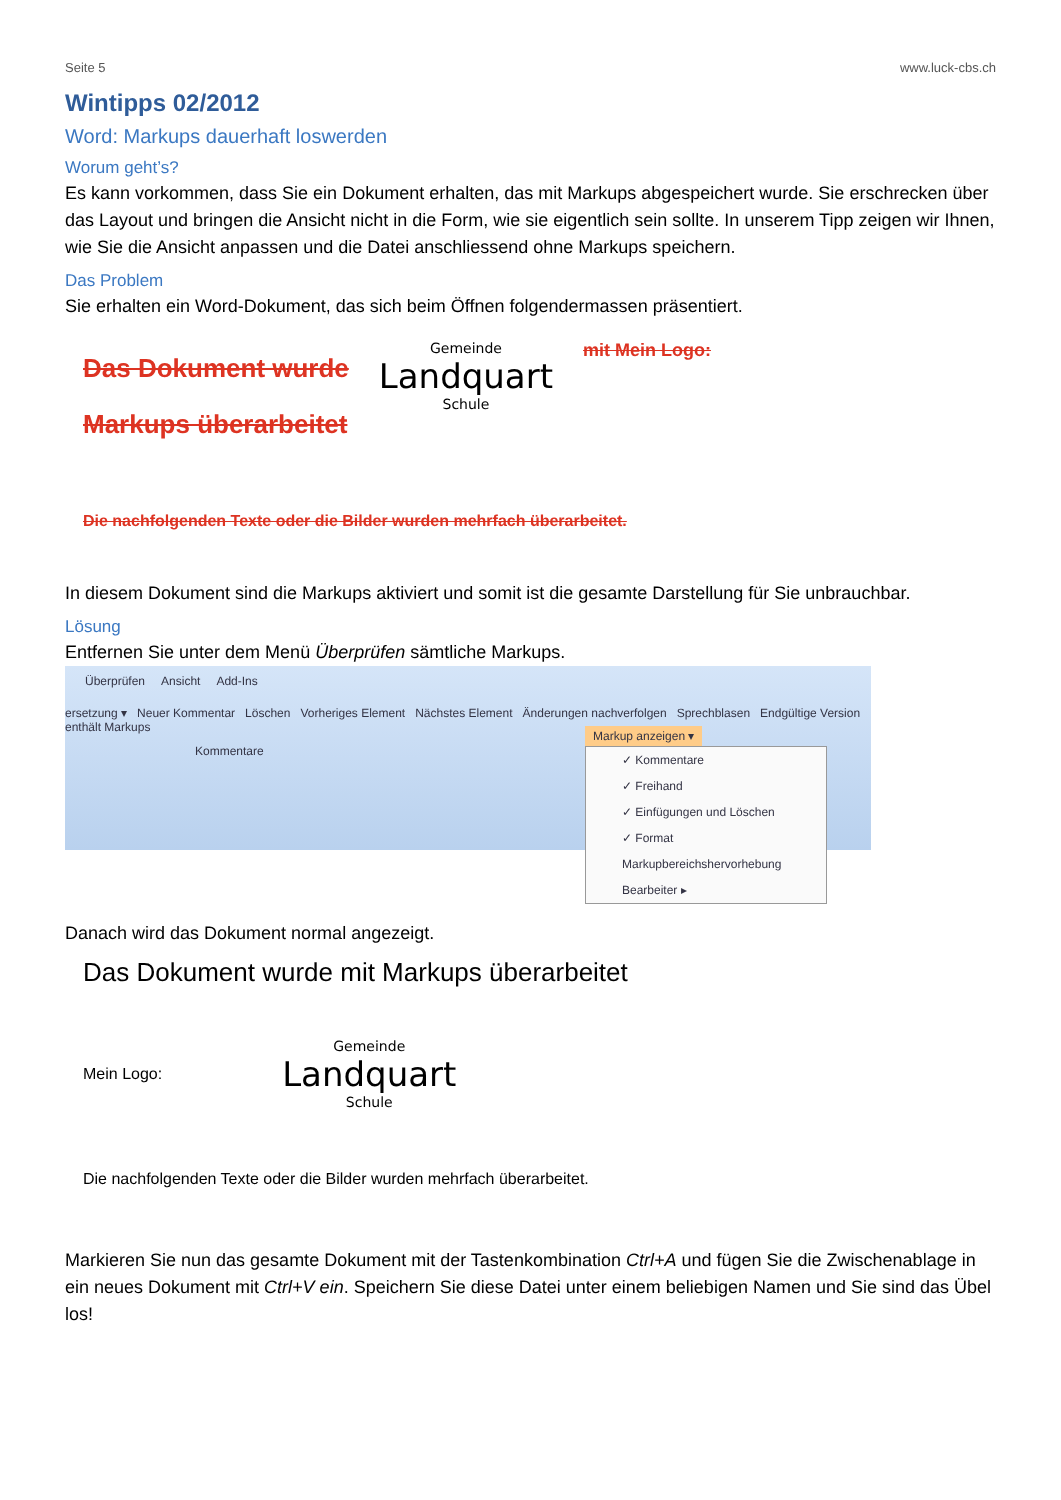Seite 5 www.luck-cbs.ch
Wintipps 02/2012
Word: Markups dauerhaft loswerden
Worum geht’s?
Es kann vorkommen, dass Sie ein Dokument erhalten, das mit Markups abgespeichert wurde. Sie erschrecken über das Layout und bringen die Ansicht nicht in die Form, wie sie eigentlich sein sollte. In unserem Tipp zeigen wir Ihnen, wie Sie die Ansicht anpassen und die Datei anschliessend ohne Markups speichern.
Das Problem
Sie erhalten ein Word-Dokument, das sich beim Öffnen folgendermassen präsentiert.
Das Dokument wurde
Markups überarbeitet
Gemeinde
Landquart
Schule
mit Mein Logo:
Die nachfolgenden Texte oder die Bilder wurden mehrfach überarbeitet.
In diesem Dokument sind die Markups aktiviert und somit ist die gesamte Darstellung für Sie unbrauchbar.
Lösung
Entfernen Sie unter dem Menü Überprüfen sämtliche Markups.
Überprüfen Ansicht Add-Ins
ersetzung ▾ Neuer Kommentar Löschen Vorheriges Element Nächstes Element Änderungen nachverfolgen Sprechblasen Endgültige Version enthält Markups
Kommentare
Markup anzeigen ▾
✓ Kommentare
✓ Freihand
✓ Einfügungen und Löschen
✓ Format
Markupbereichshervorhebung
Bearbeiter ▸
Danach wird das Dokument normal angezeigt.
Das Dokument wurde mit Markups überarbeitet
Mein Logo:
Gemeinde
Landquart
Schule
Die nachfolgenden Texte oder die Bilder wurden mehrfach überarbeitet.
Markieren Sie nun das gesamte Dokument mit der Tastenkombination Ctrl+A und fügen Sie die Zwischenablage in ein neues Dokument mit Ctrl+V ein. Speichern Sie diese Datei unter einem beliebigen Namen und Sie sind das Übel los!